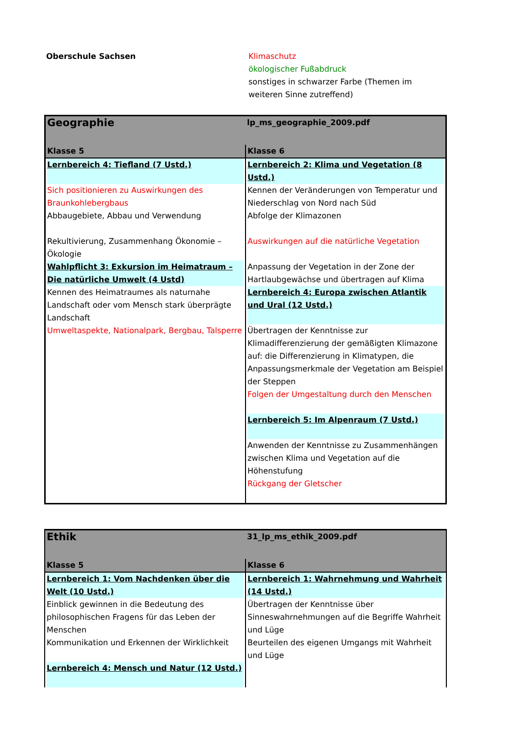Oberschule Sachsen Klimaschutz
ökologischer Fußabdruck
sonstiges in schwarzer Farbe (Themen im
weiteren Sinne zutreffend)
| Geographie | lp_ms_geographie_2009.pdf |
| Klasse 5 | Klasse 6 |
| Lernbereich 4: Tiefland (7 Ustd.) Sich positionieren zu Auswirkungen des Braunkohlebergbaus Abbaugebiete, Abbau und Verwendung Rekultivierung, Zusammenhang Ökonomie – Ökologie Wahlpflicht 3: Exkursion im Heimatraum – Die natürliche Umwelt (4 Ustd) Kennen des Heimatraumes als naturnahe Landschaft oder vom Mensch stark überprägte Landschaft Umweltaspekte, Nationalpark, Bergbau, Talsperre | Lernbereich 2: Klima und Vegetation (8 Ustd.) Kennen der Veränderungen von Temperatur und Niederschlag von Nord nach Süd Abfolge der Klimazonen Auswirkungen auf die natürliche Vegetation Anpassung der Vegetation in der Zone der Hartlaubgewächse und übertragen auf Klima Lernbereich 4: Europa zwischen Atlantik und Ural (12 Ustd.) Übertragen der Kenntnisse zur Klimadifferenzierung der gemäßigten Klimazone auf: die Differenzierung in Klimatypen, die Anpassungsmerkmale der Vegetation am Beispiel der Steppen Folgen der Umgestaltung durch den Menschen Lernbereich 5: Im Alpenraum (7 Ustd.) Anwenden der Kenntnisse zu Zusammenhängen zwischen Klima und Vegetation auf die Höhenstufung Rückgang der Gletscher |
| Ethik | 31_lp_ms_ethik_2009.pdf |
| Klasse 5 | Klasse 6 |
| Lernbereich 1: Vom Nachdenken über die Welt (10 Ustd.) Einblick gewinnen in die Bedeutung des philosophischen Fragens für das Leben der Menschen Kommunikation und Erkennen der Wirklichkeit Lernbereich 4: Mensch und Natur (12 Ustd.) | Lernbereich 1: Wahrnehmung und Wahrheit (14 Ustd.) Übertragen der Kenntnisse über Sinneswahrnehmungen auf die Begriffe Wahrheit und Lüge Beurteilen des eigenen Umgangs mit Wahrheit und Lüge |